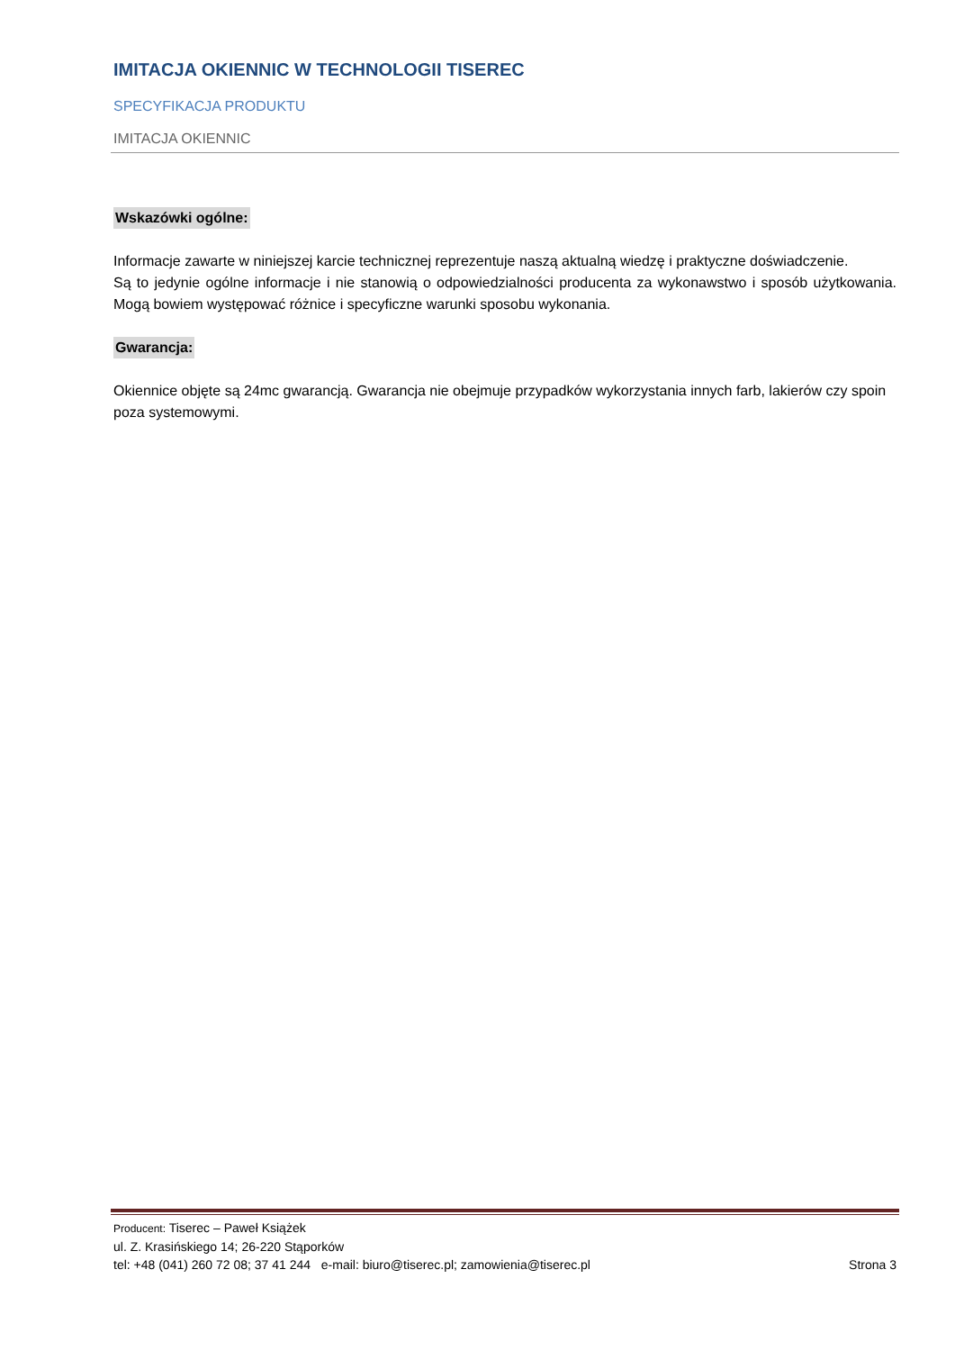IMITACJA OKIENNIC W TECHNOLOGII TISEREC
SPECYFIKACJA PRODUKTU
IMITACJA OKIENNIC
Wskazówki ogólne:
Informacje zawarte w niniejszej karcie technicznej reprezentuje naszą aktualną wiedzę i praktyczne doświadczenie.
Są to jedynie ogólne informacje i nie stanowią o odpowiedzialności producenta za wykonawstwo i sposób użytkowania. Mogą bowiem występować różnice i specyficzne warunki sposobu wykonania.
Gwarancja:
Okiennice objęte są 24mc gwarancją. Gwarancja nie obejmuje przypadków wykorzystania innych farb, lakierów czy spoin poza systemowymi.
Producent: Tiserec – Paweł Książek
ul. Z. Krasińskiego 14; 26-220 Stąporków
tel: +48 (041) 260 72 08; 37 41 244 e-mail: biuro@tiserec.pl; zamowienia@tiserec.pl Strona 3